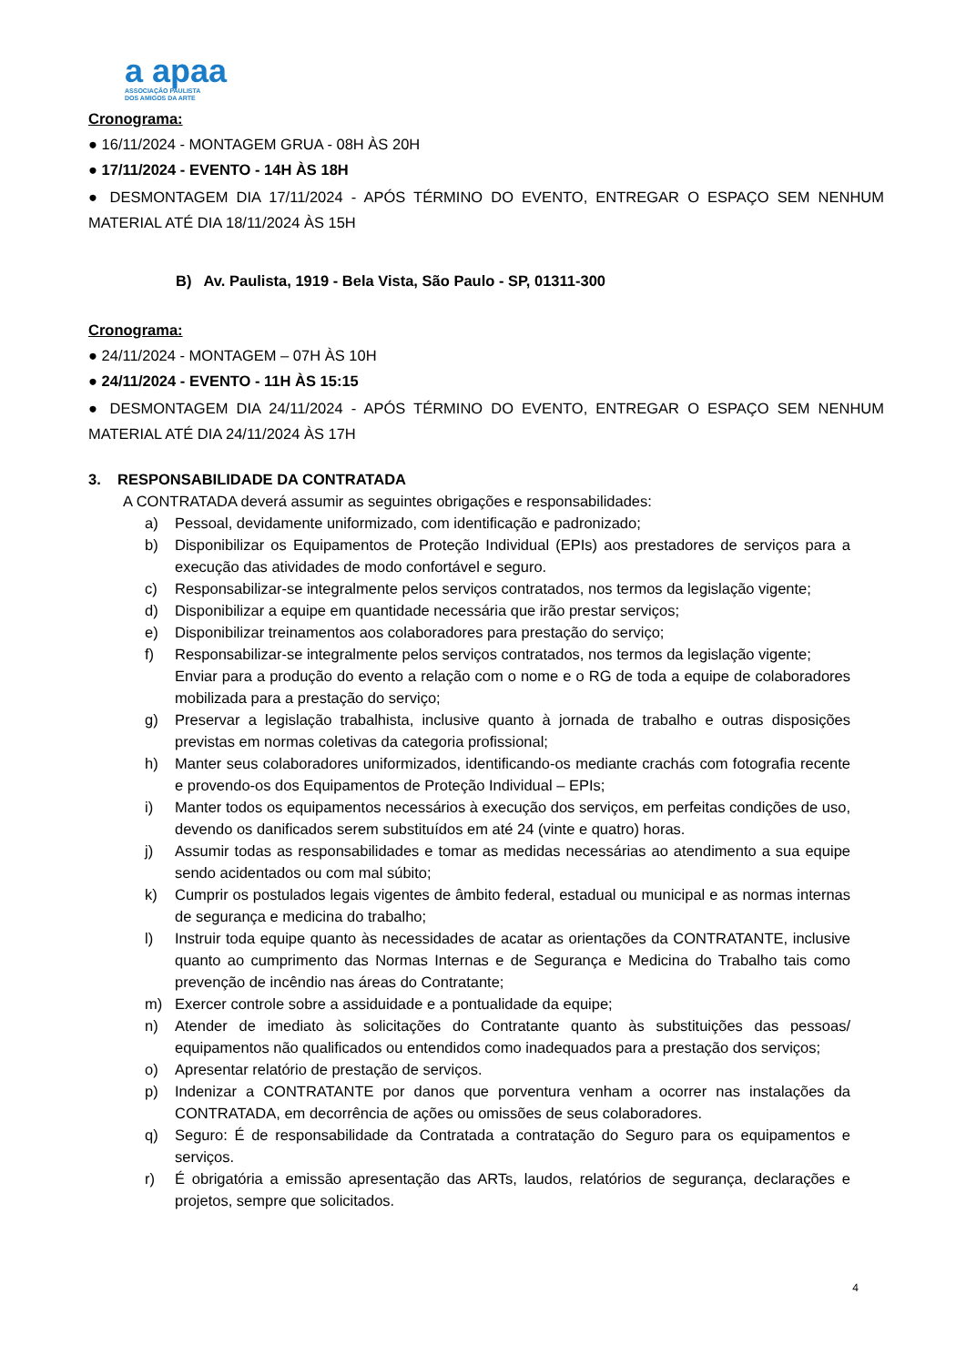a apaa
ASSOCIAÇÃO PAULISTA
DOS AMIGOS DA ARTE
Cronograma:
● 16/11/2024 - MONTAGEM GRUA - 08H ÀS 20H
● 17/11/2024 - EVENTO - 14H ÀS 18H
● DESMONTAGEM DIA 17/11/2024 - APÓS TÉRMINO DO EVENTO, ENTREGAR O ESPAÇO SEM NENHUM MATERIAL ATÉ DIA 18/11/2024 ÀS 15H
B) Av. Paulista, 1919 - Bela Vista, São Paulo - SP, 01311-300
Cronograma:
● 24/11/2024 - MONTAGEM – 07H ÀS 10H
● 24/11/2024 - EVENTO - 11H ÀS 15:15
● DESMONTAGEM DIA 24/11/2024 - APÓS TÉRMINO DO EVENTO, ENTREGAR O ESPAÇO SEM NENHUM MATERIAL ATÉ DIA 24/11/2024 ÀS 17H
3. RESPONSABILIDADE DA CONTRATADA
A CONTRATADA deverá assumir as seguintes obrigações e responsabilidades:
a) Pessoal, devidamente uniformizado, com identificação e padronizado;
b) Disponibilizar os Equipamentos de Proteção Individual (EPIs) aos prestadores de serviços para a execução das atividades de modo confortável e seguro.
c) Responsabilizar-se integralmente pelos serviços contratados, nos termos da legislação vigente;
d) Disponibilizar a equipe em quantidade necessária que irão prestar serviços;
e) Disponibilizar treinamentos aos colaboradores para prestação do serviço;
f) Responsabilizar-se integralmente pelos serviços contratados, nos termos da legislação vigente;
Enviar para a produção do evento a relação com o nome e o RG de toda a equipe de colaboradores mobilizada para a prestação do serviço;
g) Preservar a legislação trabalhista, inclusive quanto à jornada de trabalho e outras disposições previstas em normas coletivas da categoria profissional;
h) Manter seus colaboradores uniformizados, identificando-os mediante crachás com fotografia recente e provendo-os dos Equipamentos de Proteção Individual – EPIs;
i) Manter todos os equipamentos necessários à execução dos serviços, em perfeitas condições de uso, devendo os danificados serem substituídos em até 24 (vinte e quatro) horas.
j) Assumir todas as responsabilidades e tomar as medidas necessárias ao atendimento a sua equipe sendo acidentados ou com mal súbito;
k) Cumprir os postulados legais vigentes de âmbito federal, estadual ou municipal e as normas internas de segurança e medicina do trabalho;
l) Instruir toda equipe quanto às necessidades de acatar as orientações da CONTRATANTE, inclusive quanto ao cumprimento das Normas Internas e de Segurança e Medicina do Trabalho tais como prevenção de incêndio nas áreas do Contratante;
m) Exercer controle sobre a assiduidade e a pontualidade da equipe;
n) Atender de imediato às solicitações do Contratante quanto às substituições das pessoas/ equipamentos não qualificados ou entendidos como inadequados para a prestação dos serviços;
o) Apresentar relatório de prestação de serviços.
p) Indenizar a CONTRATANTE por danos que porventura venham a ocorrer nas instalações da CONTRATADA, em decorrência de ações ou omissões de seus colaboradores.
q) Seguro: É de responsabilidade da Contratada a contratação do Seguro para os equipamentos e serviços.
r) É obrigatória a emissão apresentação das ARTs, laudos, relatórios de segurança, declarações e projetos, sempre que solicitados.
4